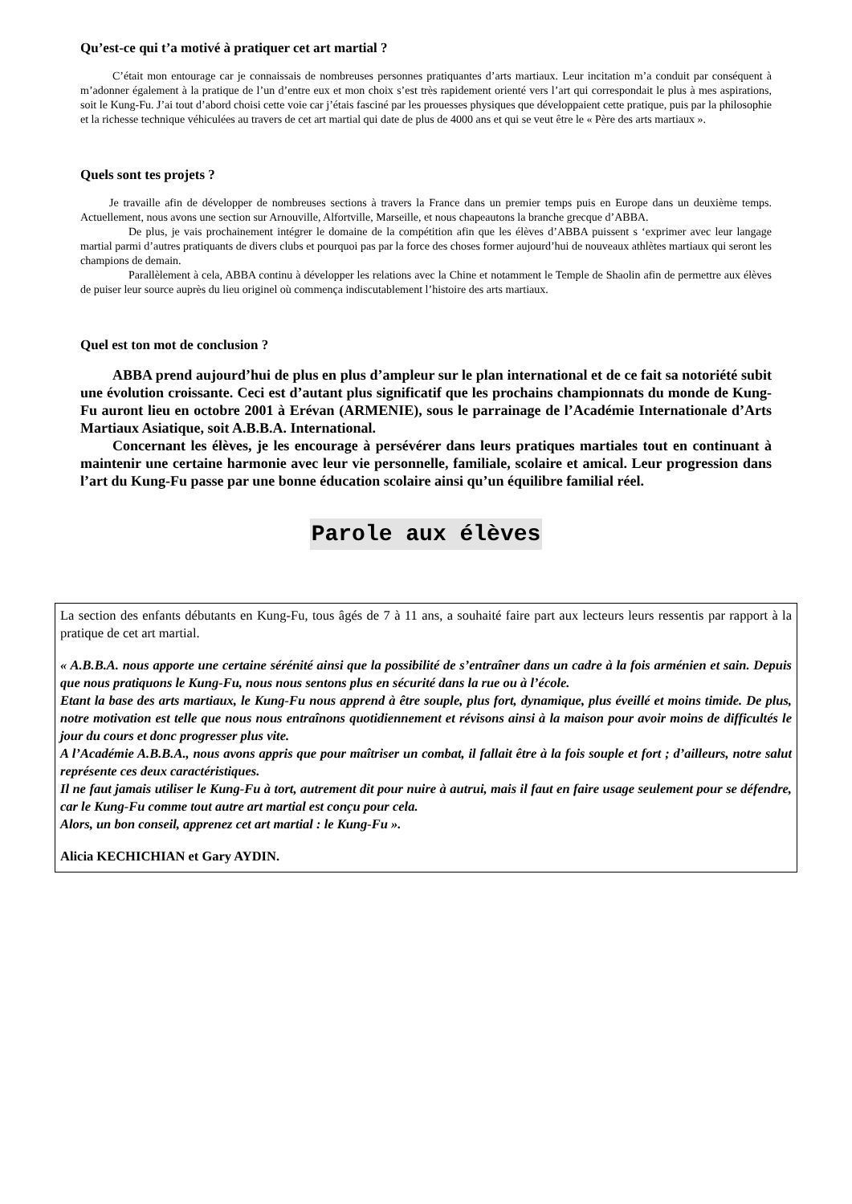Qu’est-ce qui t’a motivé à pratiquer cet art martial ?
C’était mon entourage car je connaissais de nombreuses personnes pratiquantes d’arts martiaux. Leur incitation m’a conduit par conséquent à m’adonner également à la pratique de l’un d’entre eux et mon choix s’est très rapidement orienté vers l’art qui correspondait le plus à mes aspirations, soit le Kung-Fu. J’ai tout d’abord choisi cette voie car j’étais fasciné par les prouesses physiques que développaient cette pratique, puis par la philosophie et la richesse technique véhiculées au travers de cet art martial qui date de plus de 4000 ans et qui se veut être le « Père des arts martiaux ».
Quels sont tes projets ?
Je travaille afin de développer de nombreuses sections à travers la France dans un premier temps puis en Europe dans un deuxième temps. Actuellement, nous avons une section sur Arnouville, Alfortville, Marseille, et nous chapeautons la branche grecque d’ABBA.
De plus, je vais prochainement intégrer le domaine de la compétition afin que les élèves d’ABBA puissent s ‘exprimer avec leur langage martial parmi d’autres pratiquants de divers clubs et pourquoi pas par la force des choses former aujourd’hui de nouveaux athlètes martiaux qui seront les champions de demain.
Parallèlement à cela, ABBA continu à développer les relations avec la Chine et notamment le Temple de Shaolin afin de permettre aux élèves de puiser leur source auprès du lieu originel où commença indiscutablement l’histoire des arts martiaux.
Quel est ton mot de conclusion ?
ABBA prend aujourd’hui de plus en plus d’ampleur sur le plan international et de ce fait sa notoriété subit une évolution croissante. Ceci est d’autant plus significatif que les prochains championnats du monde de Kung-Fu auront lieu en octobre 2001 à Erévan (ARMENIE), sous le parrainage de l’Académie Internationale d’Arts Martiaux Asiatique, soit A.B.B.A. International.
Concernant les élèves, je les encourage à persévérer dans leurs pratiques martiales tout en continuant à maintenir une certaine harmonie avec leur vie personnelle, familiale, scolaire et amical. Leur progression dans l’art du Kung-Fu passe par une bonne éducation scolaire ainsi qu’un équilibre familial réel.
Parole aux élèves
La section des enfants débutants en Kung-Fu, tous âgés de 7 à 11 ans, a souhaité faire part aux lecteurs leurs ressentis par rapport à la pratique de cet art martial.
« A.B.B.A. nous apporte une certaine sérénité ainsi que la possibilité de s’entraîner dans un cadre à la fois arménien et sain. Depuis que nous pratiquons le Kung-Fu, nous nous sentons plus en sécurité dans la rue ou à l’école.
Etant la base des arts martiaux, le Kung-Fu nous apprend à être souple, plus fort, dynamique, plus éveillé et moins timide. De plus, notre motivation est telle que nous nous entraînons quotidiennement et révisons ainsi à la maison pour avoir moins de difficultés le jour du cours et donc progresser plus vite.
A l’Académie A.B.B.A., nous avons appris que pour maîtriser un combat, il fallait être à la fois souple et fort ; d’ailleurs, notre salut représente ces deux caractéristiques.
Il ne faut jamais utiliser le Kung-Fu à tort, autrement dit pour nuire à autrui, mais il faut en faire usage seulement pour se défendre, car le Kung-Fu comme tout autre art martial est conçu pour cela.
Alors, un bon conseil, apprenez cet art martial : le Kung-Fu ».
Alicia KECHICHIAN et Gary AYDIN.